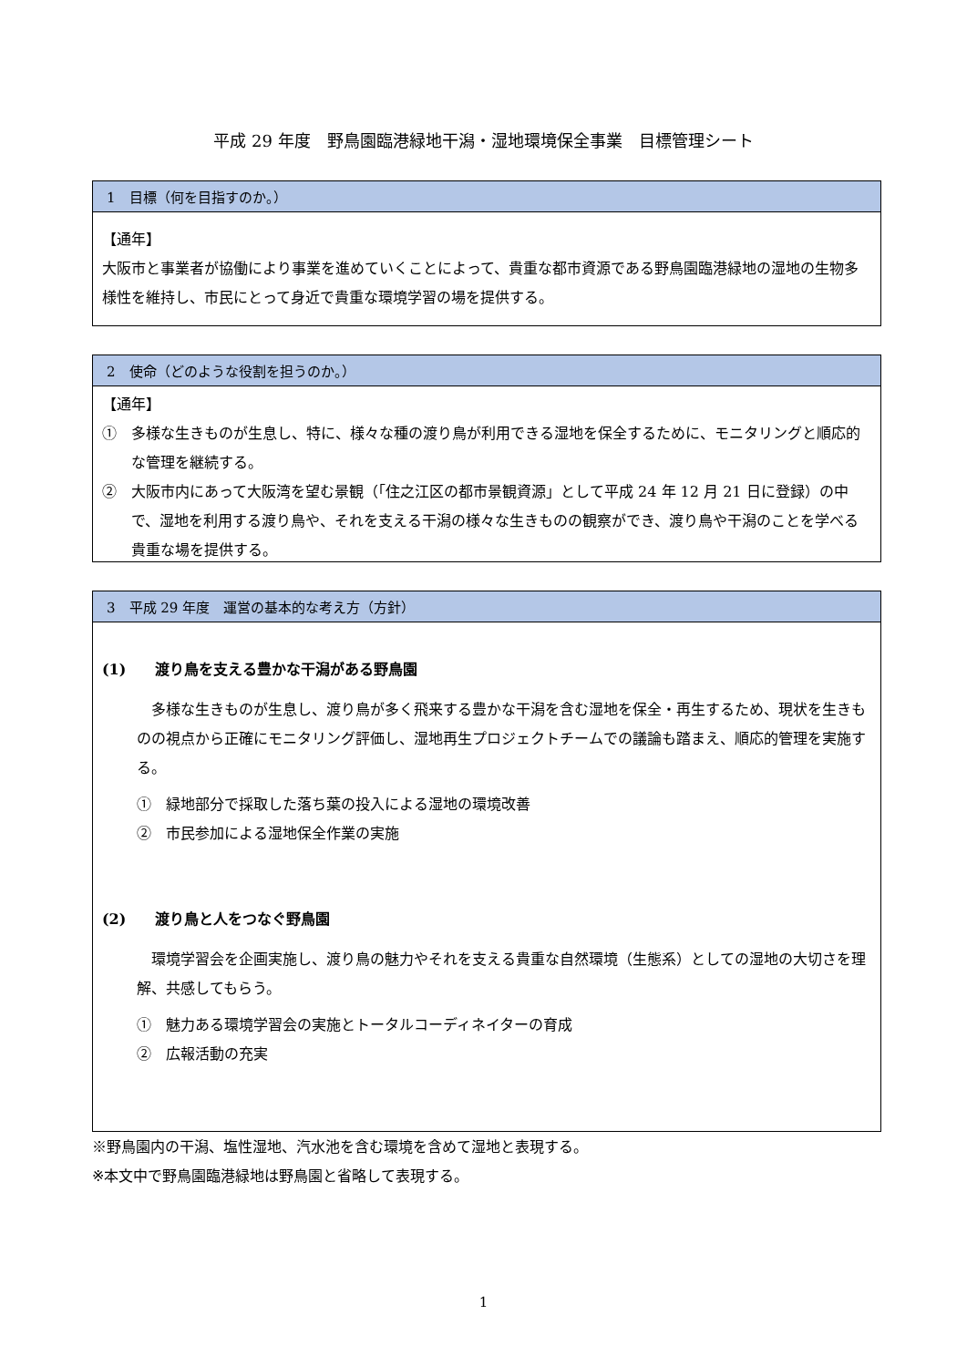平成 29 年度　野鳥園臨港緑地干潟・湿地環境保全事業　目標管理シート
1　目標（何を目指すのか。）
【通年】
大阪市と事業者が協働により事業を進めていくことによって、貴重な都市資源である野鳥園臨港緑地の湿地の生物多様性を維持し、市民にとって身近で貴重な環境学習の場を提供する。
2　使命（どのような役割を担うのか。）
【通年】
①　多様な生きものが生息し、特に、様々な種の渡り鳥が利用できる湿地を保全するために、モニタリングと順応的な管理を継続する。
②　大阪市内にあって大阪湾を望む景観（「住之江区の都市景観資源」として平成 24 年 12 月 21 日に登録）の中で、湿地を利用する渡り鳥や、それを支える干潟の様々な生きものの観察ができ、渡り鳥や干潟のことを学べる貴重な場を提供する。
3　平成 29 年度　運営の基本的な考え方（方針）
(1)　　渡り鳥を支える豊かな干潟がある野鳥園
　多様な生きものが生息し、渡り鳥が多く飛来する豊かな干潟を含む湿地を保全・再生するため、現状を生きものの視点から正確にモニタリング評価し、湿地再生プロジェクトチームでの議論も踏まえ、順応的管理を実施する。
①　緑地部分で採取した落ち葉の投入による湿地の環境改善
②　市民参加による湿地保全作業の実施
(2)　　渡り鳥と人をつなぐ野鳥園
　環境学習会を企画実施し、渡り鳥の魅力やそれを支える貴重な自然環境（生態系）としての湿地の大切さを理解、共感してもらう。
①　魅力ある環境学習会の実施とトータルコーディネイターの育成
②　広報活動の充実
※野鳥園内の干潟、塩性湿地、汽水池を含む環境を含めて湿地と表現する。
※本文中で野鳥園臨港緑地は野鳥園と省略して表現する。
1